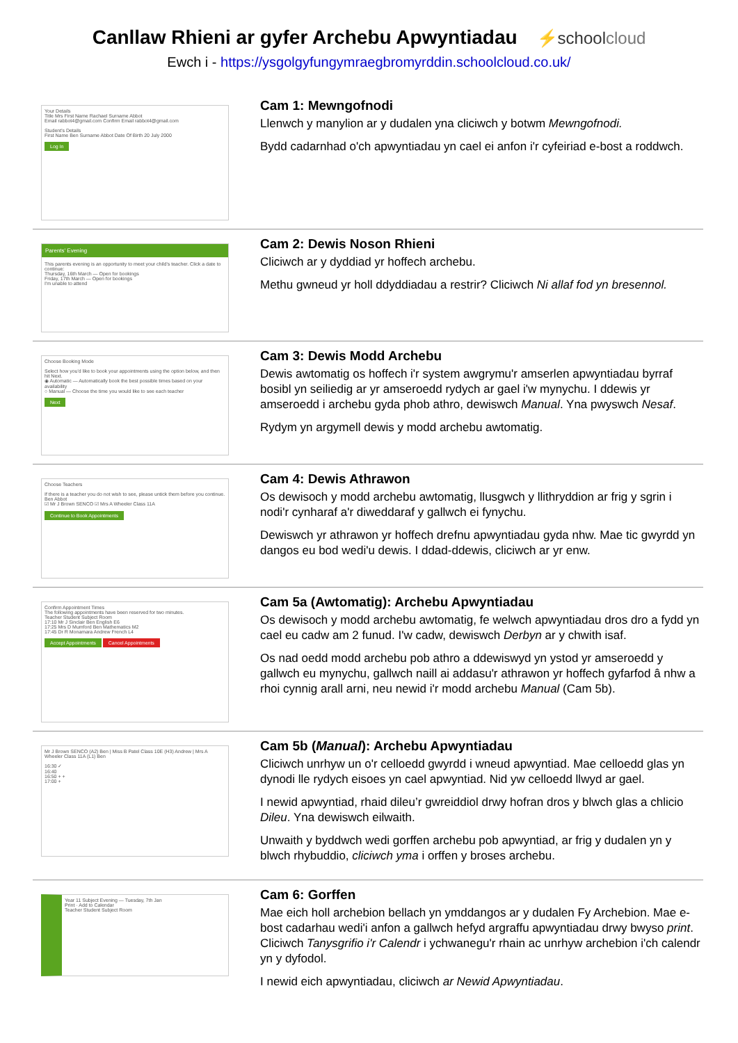Canllaw Rhieni ar gyfer Archebu Apwyntiadau
⚡schoolcloud
Ewch i - https://ysgolgyfungymraegbromyrddin.schoolcloud.co.uk/
Your Details
Title Mrs First Name Rachael Surname Abbot
Email rabbot4@gmail.com Confirm Email rabbot4@gmail.com
Student's Details
First Name Ben Surname Abbot Date Of Birth 20 July 2000
Log In
Cam 1: Mewngofnodi
Llenwch y manylion ar y dudalen yna cliciwch y botwm Mewngofnodi.
Bydd cadarnhad o'ch apwyntiadau yn cael ei anfon i'r cyfeiriad e-bost a roddwch.
Parents' Evening
This parents evening is an opportunity to meet your child's teacher. Click a date to continue:
Thursday, 16th March — Open for bookings
Friday, 17th March — Open for bookings
I'm unable to attend
Cam 2: Dewis Noson Rhieni
Cliciwch ar y dyddiad yr hoffech archebu.
Methu gwneud yr holl ddyddiadau a restrir? Cliciwch Ni allaf fod yn bresennol.
Choose Booking Mode
Select how you'd like to book your appointments using the option below, and then hit Next.
◉ Automatic — Automatically book the best possible times based on your availability
○ Manual — Choose the time you would like to see each teacher
Next
Cam 3: Dewis Modd Archebu
Dewis awtomatig os hoffech i'r system awgrymu'r amserlen apwyntiadau byrraf bosibl yn seiliedig ar yr amseroedd rydych ar gael i'w mynychu. I ddewis yr amseroedd i archebu gyda phob athro, dewiswch Manual. Yna pwyswch Nesaf.
Rydym yn argymell dewis y modd archebu awtomatig.
Choose Teachers
If there is a teacher you do not wish to see, please untick them before you continue.
Ben Abbot
☑ Mr J Brown SENCO ☑ Mrs A Wheeler Class 11A
Continue to Book Appointments
Cam 4: Dewis Athrawon
Os dewisoch y modd archebu awtomatig, llusgwch y llithryddion ar frig y sgrin i nodi'r cynharaf a'r diweddaraf y gallwch ei fynychu.
Dewiswch yr athrawon yr hoffech drefnu apwyntiadau gyda nhw. Mae tic gwyrdd yn dangos eu bod wedi'u dewis. I ddad-ddewis, cliciwch ar yr enw.
Confirm Appointment Times
The following appointments have been reserved for two minutes.
Teacher Student Subject Room
17:10 Mr J Sinclair Ben English E6
17:25 Mrs D Mumford Ben Mathematics M2
17:45 Dr R Monamara Andrew French L4
Accept Appointments Cancel Appointments
Cam 5a (Awtomatig): Archebu Apwyntiadau
Os dewisoch y modd archebu awtomatig, fe welwch apwyntiadau dros dro a fydd yn cael eu cadw am 2 funud. I'w cadw, dewiswch Derbyn ar y chwith isaf.
Os nad oedd modd archebu pob athro a ddewiswyd yn ystod yr amseroedd y gallwch eu mynychu, gallwch naill ai addasu'r athrawon yr hoffech gyfarfod â nhw a rhoi cynnig arall arni, neu newid i'r modd archebu Manual (Cam 5b).
Mr J Brown SENCO (A2) Ben | Miss B Patel Class 10E (H3) Andrew | Mrs A Wheeler Class 11A (L1) Ben
16:30 ✓
16:40
16:50 + +
17:00 +
Cam 5b (Manual): Archebu Apwyntiadau
Cliciwch unrhyw un o'r celloedd gwyrdd i wneud apwyntiad. Mae celloedd glas yn dynodi lle rydych eisoes yn cael apwyntiad. Nid yw celloedd llwyd ar gael.
I newid apwyntiad, rhaid dileu’r gwreiddiol drwy hofran dros y blwch glas a chlicio Dileu. Yna dewiswch eilwaith.
Unwaith y byddwch wedi gorffen archebu pob apwyntiad, ar frig y dudalen yn y blwch rhybuddio, cliciwch yma i orffen y broses archebu.
Year 11 Subject Evening — Tuesday, 7th Jan
Print · Add to Calendar
Teacher Student Subject Room
Cam 6: Gorffen
Mae eich holl archebion bellach yn ymddangos ar y dudalen Fy Archebion. Mae e-bost cadarhau wedi'i anfon a gallwch hefyd argraffu apwyntiadau drwy bwyso print. Cliciwch Tanysgrifio i'r Calendr i ychwanegu'r rhain ac unrhyw archebion i'ch calendr yn y dyfodol.
I newid eich apwyntiadau, cliciwch ar Newid Apwyntiadau.